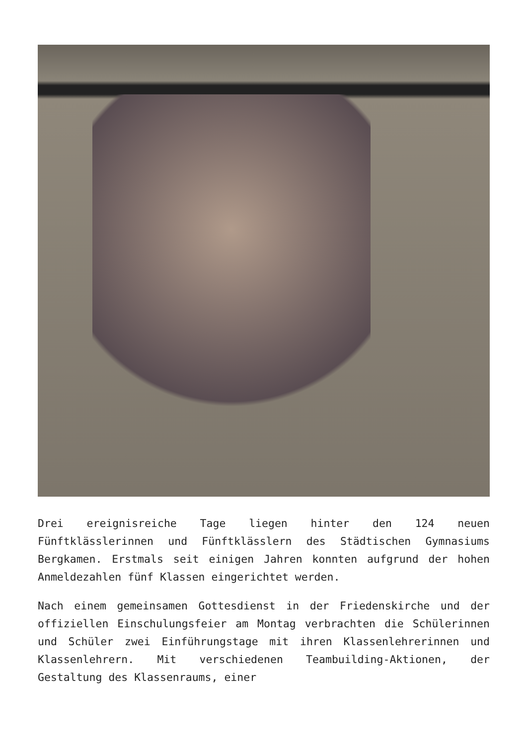Drei ereignisreiche Tage liegen hinter den 124 neuen Fünftklässlerinnen und Fünftklässlern des Städtischen Gymnasiums Bergkamen. Erstmals seit einigen Jahren konnten aufgrund der hohen Anmeldezahlen fünf Klassen eingerichtet werden.
Nach einem gemeinsamen Gottesdienst in der Friedenskirche und der offiziellen Einschulungsfeier am Montag verbrachten die Schülerinnen und Schüler zwei Einführungstage mit ihren Klassenlehrerinnen und Klassenlehrern. Mit verschiedenen Teambuilding-Aktionen, der Gestaltung des Klassenraums, einer